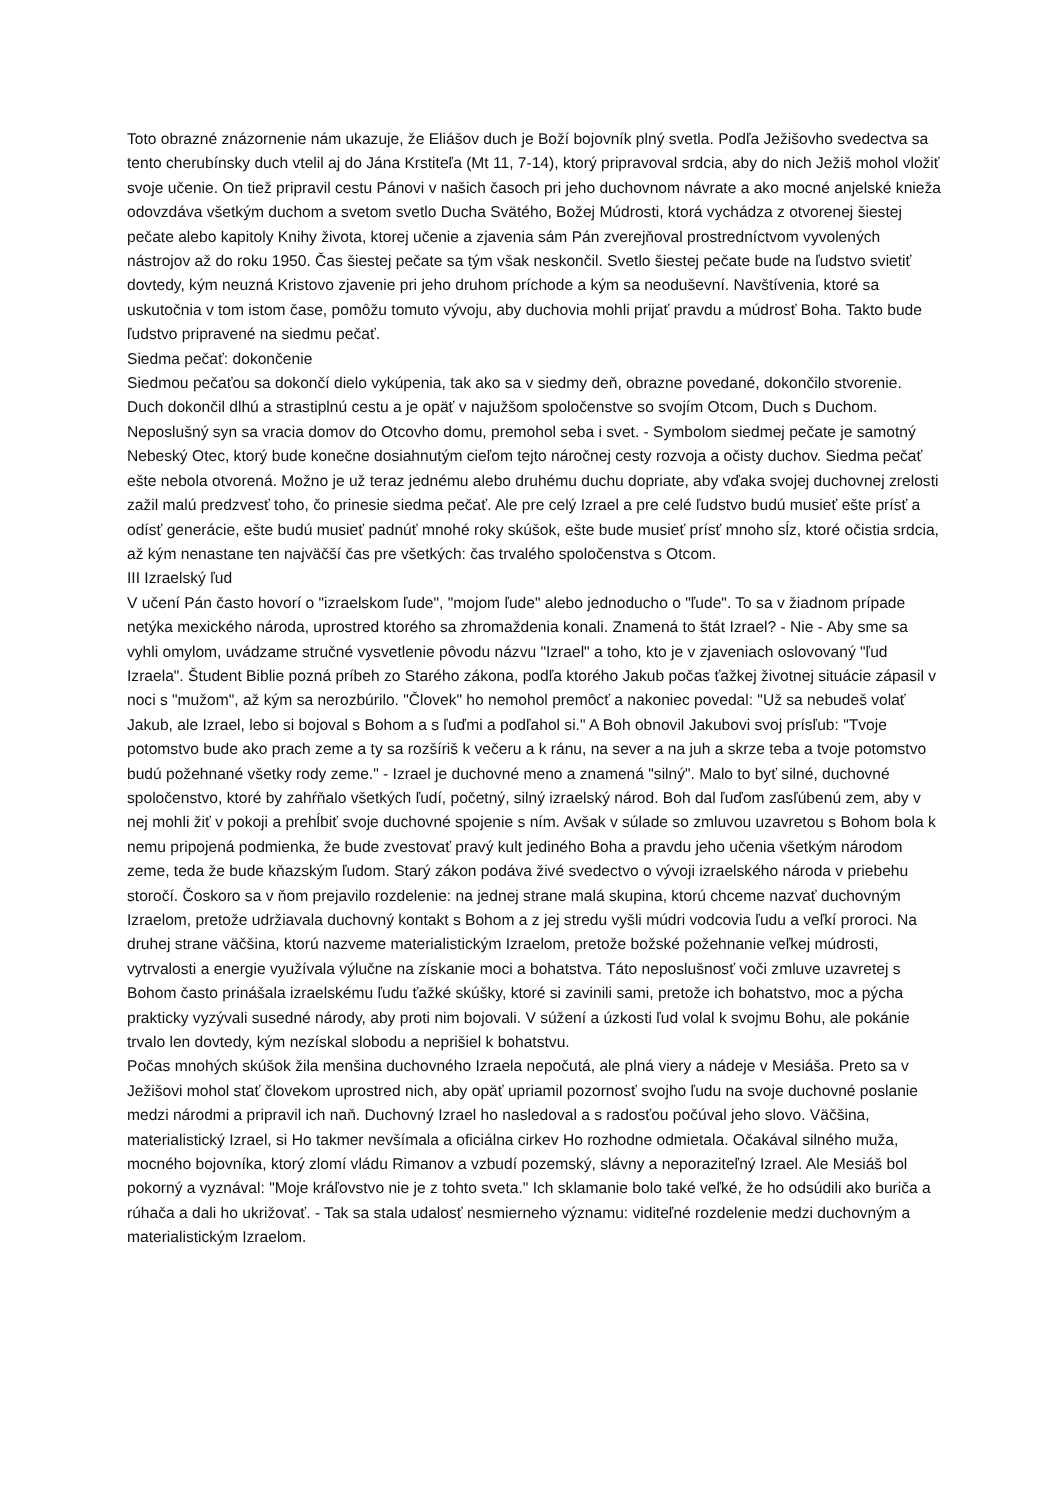Toto obrazné znázornenie nám ukazuje, že Eliášov duch je Boží bojovník plný svetla. Podľa Ježišovho svedectva sa tento cherubínsky duch vtelil aj do Jána Krstiteľa (Mt 11, 7-14), ktorý pripravoval srdcia, aby do nich Ježiš mohol vložiť svoje učenie. On tiež pripravil cestu Pánovi v našich časoch pri jeho duchovnom návrate a ako mocné anjelské knieža odovzdáva všetkým duchom a svetom svetlo Ducha Svätého, Božej Múdrosti, ktorá vychádza z otvorenej šiestej pečate alebo kapitoly Knihy života, ktorej učenie a zjavenia sám Pán zverejňoval prostredníctvom vyvolených nástrojov až do roku 1950. Čas šiestej pečate sa tým však neskončil. Svetlo šiestej pečate bude na ľudstvo svietiť dovtedy, kým neuzná Kristovo zjavenie pri jeho druhom príchode a kým sa neoduševní. Navštívenia, ktoré sa uskutočnia v tom istom čase, pomôžu tomuto vývoju, aby duchovia mohli prijať pravdu a múdrosť Boha. Takto bude ľudstvo pripravené na siedmu pečať.
Siedma pečať: dokončenie
Siedmou pečaťou sa dokončí dielo vykúpenia, tak ako sa v siedmy deň, obrazne povedané, dokončilo stvorenie. Duch dokončil dlhú a strastiplnú cestu a je opäť v najužšom spoločenstve so svojím Otcom, Duch s Duchom. Neposlušný syn sa vracia domov do Otcovho domu, premohol seba i svet. - Symbolom siedmej pečate je samotný Nebeský Otec, ktorý bude konečne dosiahnutým cieľom tejto náročnej cesty rozvoja a očisty duchov. Siedma pečať ešte nebola otvorená. Možno je už teraz jednému alebo druhému duchu dopriate, aby vďaka svojej duchovnej zrelosti zažil malú predzvesť toho, čo prinesie siedma pečať. Ale pre celý Izrael a pre celé ľudstvo budú musieť ešte prísť a odísť generácie, ešte budú musieť padnúť mnohé roky skúšok, ešte bude musieť prísť mnoho sĺz, ktoré očistia srdcia, až kým nenastane ten najväčší čas pre všetkých: čas trvalého spoločenstva s Otcom.
III Izraelský ľud
V učení Pán často hovorí o "izraelskom ľude", "mojom ľude" alebo jednoducho o "ľude". To sa v žiadnom prípade netýka mexického národa, uprostred ktorého sa zhromaždenia konali. Znamená to štát Izrael? - Nie - Aby sme sa vyhli omylom, uvádzame stručné vysvetlenie pôvodu názvu "Izrael" a toho, kto je v zjaveniach oslovovaný "ľud Izraela". Študent Biblie pozná príbeh zo Starého zákona, podľa ktorého Jakub počas ťažkej životnej situácie zápasil v noci s "mužom", až kým sa nerozbúrilo. "Človek" ho nemohol premôcť a nakoniec povedal: "Už sa nebudeš volať Jakub, ale Izrael, lebo si bojoval s Bohom a s ľuďmi a podľahol si." A Boh obnovil Jakubovi svoj prísľub: "Tvoje potomstvo bude ako prach zeme a ty sa rozšíriš k večeru a k ránu, na sever a na juh a skrze teba a tvoje potomstvo budú požehnané všetky rody zeme." - Izrael je duchovné meno a znamená "silný". Malo to byť silné, duchovné spoločenstvo, ktoré by zahŕňalo všetkých ľudí, početný, silný izraelský národ. Boh dal ľuďom zasľúbenú zem, aby v nej mohli žiť v pokoji a prehĺbiť svoje duchovné spojenie s ním. Avšak v súlade so zmluvou uzavretou s Bohom bola k nemu pripojená podmienka, že bude zvestovať pravý kult jediného Boha a pravdu jeho učenia všetkým národom zeme, teda že bude kňazským ľudom. Starý zákon podáva živé svedectvo o vývoji izraelského národa v priebehu storočí. Čoskoro sa v ňom prejavilo rozdelenie: na jednej strane malá skupina, ktorú chceme nazvať duchovným Izraelom, pretože udržiavala duchovný kontakt s Bohom a z jej stredu vyšli múdri vodcovia ľudu a veľkí proroci. Na druhej strane väčšina, ktorú nazveme materialistickým Izraelom, pretože božské požehnanie veľkej múdrosti, vytrvalosti a energie využívala výlučne na získanie moci a bohatstva. Táto neposlušnosť voči zmluve uzavretej s Bohom často prinášala izraelskému ľudu ťažké skúšky, ktoré si zavinili sami, pretože ich bohatstvo, moc a pýcha prakticky vyzývali susedné národy, aby proti nim bojovali. V súžení a úzkosti ľud volal k svojmu Bohu, ale pokánie trvalo len dovtedy, kým nezískal slobodu a neprišiel k bohatstvu.
Počas mnohých skúšok žila menšina duchovného Izraela nepočutá, ale plná viery a nádeje v Mesiáša. Preto sa v Ježišovi mohol stať človekom uprostred nich, aby opäť upriamil pozornosť svojho ľudu na svoje duchovné poslanie medzi národmi a pripravil ich naň. Duchovný Izrael ho nasledoval a s radosťou počúval jeho slovo. Väčšina, materialistický Izrael, si Ho takmer nevšímala a oficiálna cirkev Ho rozhodne odmietala. Očakával silného muža, mocného bojovníka, ktorý zlomí vládu Rimanov a vzbudí pozemský, slávny a neporaziteľný Izrael. Ale Mesiáš bol pokorný a vyznával: "Moje kráľovstvo nie je z tohto sveta." Ich sklamanie bolo také veľké, že ho odsúdili ako buriča a rúhača a dali ho ukrižovať. - Tak sa stala udalosť nesmierneho významu: viditeľné rozdelenie medzi duchovným a materialistickým Izraelom.